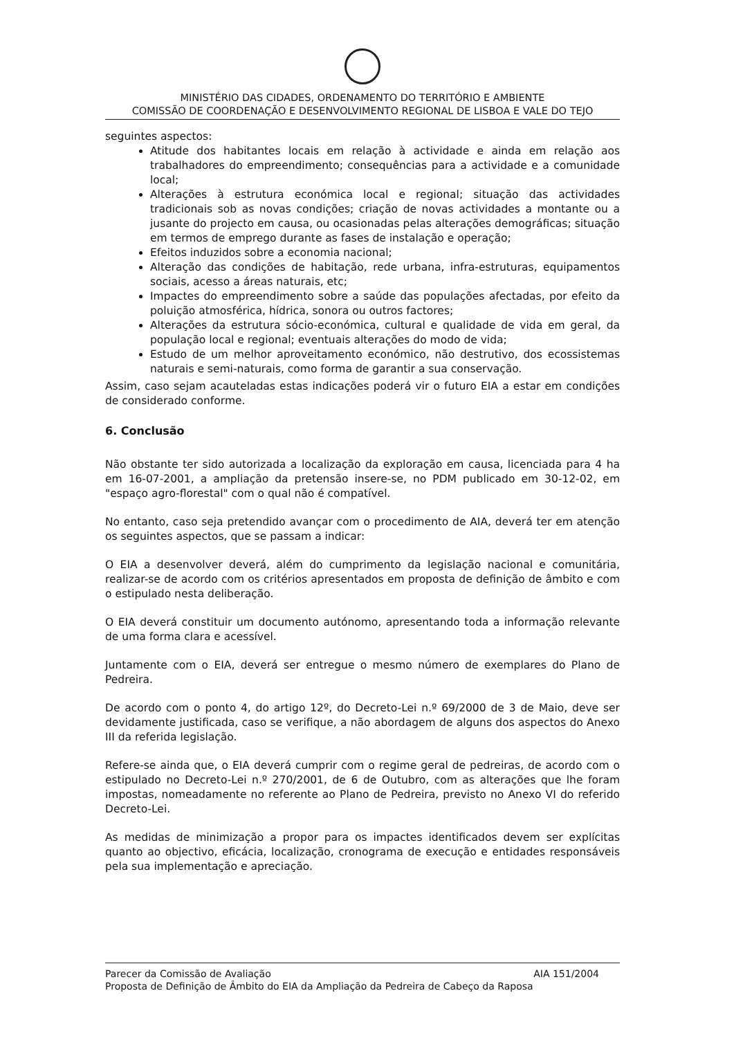MINISTÉRIO DAS CIDADES, ORDENAMENTO DO TERRITÓRIO E AMBIENTE
COMISSÃO DE COORDENAÇÃO E DESENVOLVIMENTO REGIONAL DE LISBOA E VALE DO TEJO
seguintes aspectos:
Atitude dos habitantes locais em relação à actividade e ainda em relação aos trabalhadores do empreendimento; consequências para a actividade e a comunidade local;
Alterações à estrutura económica local e regional; situação das actividades tradicionais sob as novas condições; criação de novas actividades a montante ou a jusante do projecto em causa, ou ocasionadas pelas alterações demográficas; situação em termos de emprego durante as fases de instalação e operação;
Efeitos induzidos sobre a economia nacional;
Alteração das condições de habitação, rede urbana, infra-estruturas, equipamentos sociais, acesso a áreas naturais, etc;
Impactes do empreendimento sobre a saúde das populações afectadas, por efeito da poluição atmosférica, hídrica, sonora ou outros factores;
Alterações da estrutura sócio-económica, cultural e qualidade de vida em geral, da população local e regional; eventuais alterações do modo de vida;
Estudo de um melhor aproveitamento económico, não destrutivo, dos ecossistemas naturais e semi-naturais, como forma de garantir a sua conservação.
Assim, caso sejam acauteladas estas indicações poderá vir o futuro EIA a estar em condições de considerado conforme.
6. Conclusão
Não obstante ter sido autorizada a localização da exploração em causa, licenciada para 4 ha em 16-07-2001, a ampliação da pretensão insere-se, no PDM publicado em 30-12-02, em "espaço agro-florestal" com o qual não é compatível.
No entanto, caso seja pretendido avançar com o procedimento de AIA, deverá ter em atenção os seguintes aspectos, que se passam a indicar:
O EIA a desenvolver deverá, além do cumprimento da legislação nacional e comunitária, realizar-se de acordo com os critérios apresentados em proposta de definição de âmbito e com o estipulado nesta deliberação.
O EIA deverá constituir um documento autónomo, apresentando toda a informação relevante de uma forma clara e acessível.
Juntamente com o EIA, deverá ser entregue o mesmo número de exemplares do Plano de Pedreira.
De acordo com o ponto 4, do artigo 12º, do Decreto-Lei n.º 69/2000 de 3 de Maio, deve ser devidamente justificada, caso se verifique, a não abordagem de alguns dos aspectos do Anexo III da referida legislação.
Refere-se ainda que, o EIA deverá cumprir com o regime geral de pedreiras, de acordo com o estipulado no Decreto-Lei n.º 270/2001, de 6 de Outubro, com as alterações que lhe foram impostas, nomeadamente no referente ao Plano de Pedreira, previsto no Anexo VI do referido Decreto-Lei.
As medidas de minimização a propor para os impactes identificados devem ser explícitas quanto ao objectivo, eficácia, localização, cronograma de execução e entidades responsáveis pela sua implementação e apreciação.
Parecer da Comissão de Avaliação AIA 151/2004
Proposta de Definição de Âmbito do EIA da Ampliação da Pedreira de Cabeço da Raposa